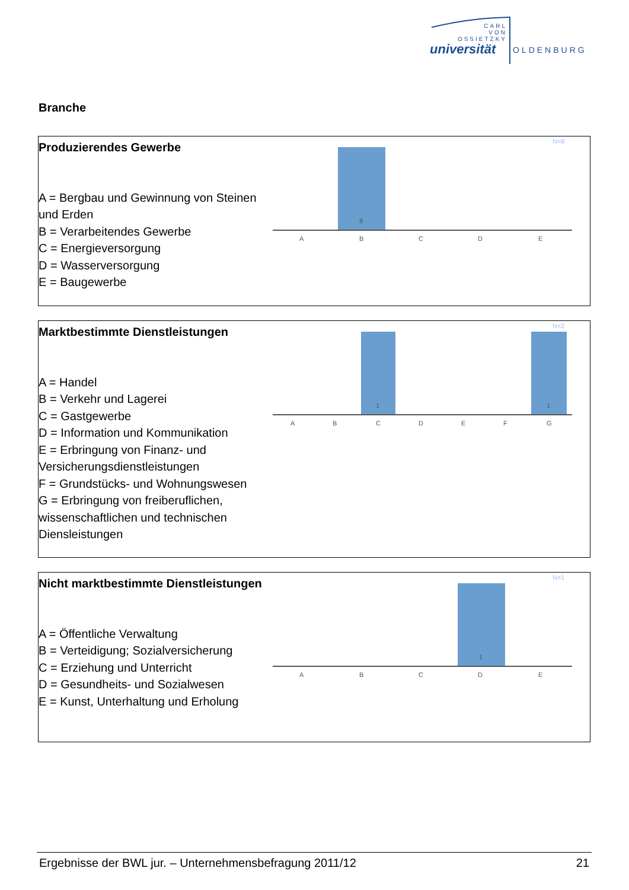CARL
VON
OSSIETZKY
universität OLDENBURG
Branche
Produzierendes Gewerbe
A = Bergbau und Gewinnung von Steinen und Erden
B = Verarbeitendes Gewerbe
C = Energieversorgung
D = Wasserversorgung
E = Baugewerbe
N=8
8
A
B
C
D
E
Marktbestimmte Dienstleistungen
A = Handel
B = Verkehr und Lagerei
C = Gastgewerbe
D = Information und Kommunikation
E = Erbringung von Finanz- und Versicherungsdienstleistungen
F = Grundstücks- und Wohnungswesen
G = Erbringung von freiberuflichen, wissenschaftlichen und technischen Diensleistungen
N=2
1
1
A
B
C
D
E
F
G
Nicht marktbestimmte Dienstleistungen
A = Öffentliche Verwaltung
B = Verteidigung; Sozialversicherung
C = Erziehung und Unterricht
D = Gesundheits- und Sozialwesen
E = Kunst, Unterhaltung und Erholung
N=1
1
A
B
C
D
E
Ergebnisse der BWL jur. – Unternehmensbefragung 2011/12 21